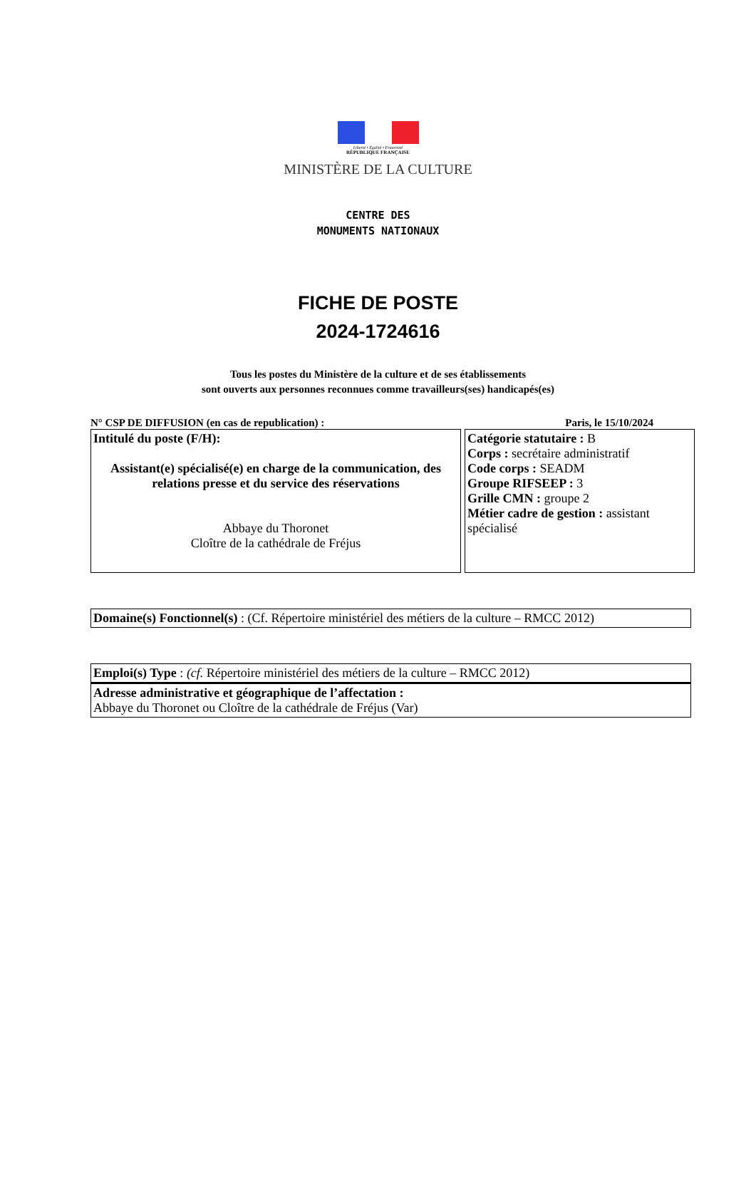Liberté • Égalité • Fraternité
RÉPUBLIQUE FRANÇAISE
MINISTÈRE DE LA CULTURE
CENTRE DES
MONUMENTS NATIONAUX
FICHE DE POSTE
2024-1724616
Tous les postes du Ministère de la culture et de ses établissements
sont ouverts aux personnes reconnues comme travailleurs(ses) handicapés(es)
N° CSP DE DIFFUSION (en cas de republication) : Paris, le 15/10/2024
| Intitulé du poste (F/H): Assistant(e) spécialisé(e) en charge de la communication, des relations presse et du service des réservations Abbaye du Thoronet Cloître de la cathédrale de Fréjus | Catégorie statutaire : B Corps : secrétaire administratif Code corps : SEADM Groupe RIFSEEP : 3 Grille CMN : groupe 2 Métier cadre de gestion : assistant spécialisé |
Domaine(s) Fonctionnel(s) : (Cf. Répertoire ministériel des métiers de la culture – RMCC 2012)
Emploi(s) Type : (cf. Répertoire ministériel des métiers de la culture – RMCC 2012)
Adresse administrative et géographique de l’affectation :
Abbaye du Thoronet ou Cloître de la cathédrale de Fréjus (Var)